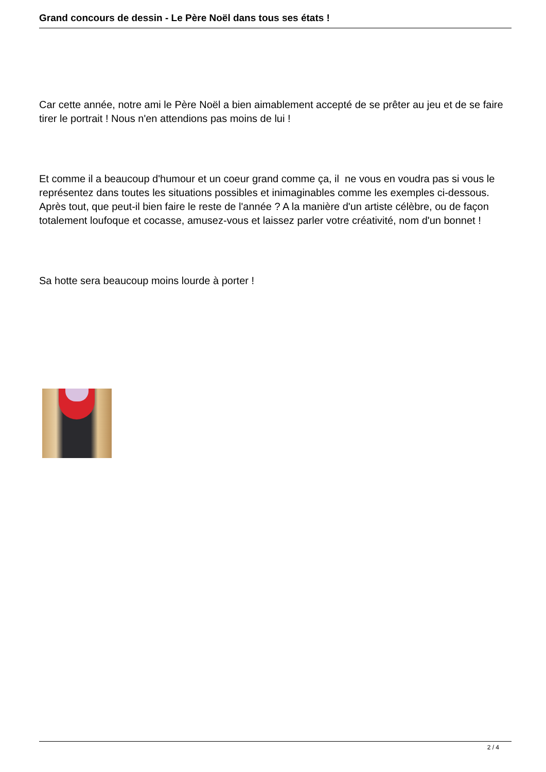Grand concours de dessin - Le Père Noël dans tous ses états !
Car cette année, notre ami le Père Noël a bien aimablement accepté de se prêter au jeu et de se faire tirer le portrait ! Nous n'en attendions pas moins de lui !
Et comme il a beaucoup d'humour et un coeur grand comme ça, il ne vous en voudra pas si vous le représentez dans toutes les situations possibles et inimaginables comme les exemples ci-dessous. Après tout, que peut-il bien faire le reste de l'année ? A la manière d'un artiste célèbre, ou de façon totalement loufoque et cocasse, amusez-vous et laissez parler votre créativité, nom d'un bonnet !
Sa hotte sera beaucoup moins lourde à porter !
2 / 4